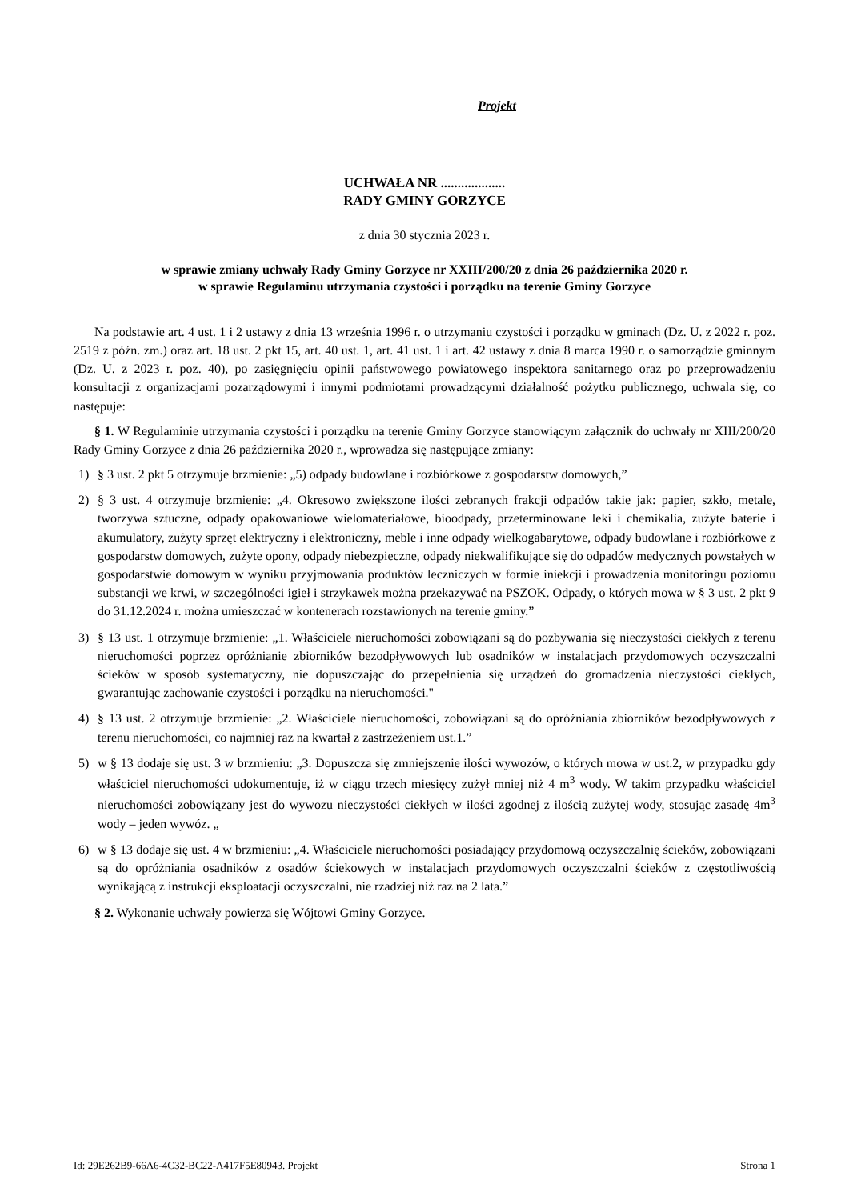Projekt
UCHWAŁA NR ...................
RADY GMINY GORZYCE
z dnia 30 stycznia 2023 r.
w sprawie zmiany uchwały Rady Gminy Gorzyce nr XXIII/200/20 z dnia 26 października 2020 r.
w sprawie Regulaminu utrzymania czystości i porządku na terenie Gminy Gorzyce
Na podstawie art. 4 ust. 1 i 2 ustawy z dnia 13 września 1996 r. o utrzymaniu czystości i porządku w gminach (Dz. U. z 2022 r. poz. 2519 z późn. zm.) oraz art. 18 ust. 2 pkt 15, art. 40 ust. 1, art. 41 ust. 1 i art. 42 ustawy z dnia 8 marca 1990 r. o samorządzie gminnym (Dz. U. z 2023 r. poz. 40), po zasięgnięciu opinii państwowego powiatowego inspektora sanitarnego oraz po przeprowadzeniu konsultacji z organizacjami pozarządowymi i innymi podmiotami prowadzącymi działalność pożytku publicznego, uchwala się, co następuje:
§ 1. W Regulaminie utrzymania czystości i porządku na terenie Gminy Gorzyce stanowiącym załącznik do uchwały nr XIII/200/20 Rady Gminy Gorzyce z dnia 26 października 2020 r., wprowadza się następujące zmiany:
1) § 3 ust. 2 pkt 5 otrzymuje brzmienie: „5) odpady budowlane i rozbiórkowe z gospodarstw domowych,”
2) § 3 ust. 4 otrzymuje brzmienie: „4. Okresowo zwiększone ilości zebranych frakcji odpadów takie jak: papier, szkło, metale, tworzywa sztuczne, odpady opakowaniowe wielomateriałowe, bioodpady, przeterminowane leki i chemikalia, zużyte baterie i akumulatory, zużyty sprzęt elektryczny i elektroniczny, meble i inne odpady wielkogabarytowe, odpady budowlane i rozbiórkowe z gospodarstw domowych, zużyte opony, odpady niebezpieczne, odpady niekwalifikujące się do odpadów medycznych powstałych w gospodarstwie domowym w wyniku przyjmowania produktów leczniczych w formie iniekcji i prowadzenia monitoringu poziomu substancji we krwi, w szczególności igieł i strzykawek można przekazywać na PSZOK. Odpady, o których mowa w § 3 ust. 2 pkt 9 do 31.12.2024 r. można umieszczać w kontenerach rozstawionych na terenie gminy.”
3) § 13 ust. 1 otrzymuje brzmienie: „1. Właściciele nieruchomości zobowiązani są do pozbywania się nieczystości ciekłych z terenu nieruchomości poprzez opróżnianie zbiorników bezodpływowych lub osadników w instalacjach przydomowych oczyszczalni ścieków w sposób systematyczny, nie dopuszczając do przepełnienia się urządzeń do gromadzenia nieczystości ciekłych, gwarantując zachowanie czystości i porządku na nieruchomości."
4) § 13 ust. 2 otrzymuje brzmienie: „2. Właściciele nieruchomości, zobowiązani są do opróżniania zbiorników bezodpływowych z terenu nieruchomości, co najmniej raz na kwartał z zastrzeżeniem ust.1.”
5) w § 13 dodaje się ust. 3 w brzmieniu: „3. Dopuszcza się zmniejszenie ilości wywozów, o których mowa w ust.2, w przypadku gdy właściciel nieruchomości udokumentuje, iż w ciągu trzech miesięcy zużył mniej niż 4 m<sup>3</sup> wody. W takim przypadku właściciel nieruchomości zobowiązany jest do wywozu nieczystości ciekłych w ilości zgodnej z ilością zużytej wody, stosując zasadę 4m<sup>3</sup> wody – jeden wywóz. „
6) w § 13 dodaje się ust. 4 w brzmieniu: „4. Właściciele nieruchomości posiadający przydomową oczyszczalnię ścieków, zobowiązani są do opróżniania osadników z osadów ściekowych w instalacjach przydomowych oczyszczalni ścieków z częstotliwością wynikającą z instrukcji eksploatacji oczyszczalni, nie rzadziej niż raz na 2 lata.”
§ 2. Wykonanie uchwały powierza się Wójtowi Gminy Gorzyce.
Id: 29E262B9-66A6-4C32-BC22-A417F5E80943. Projekt Strona 1